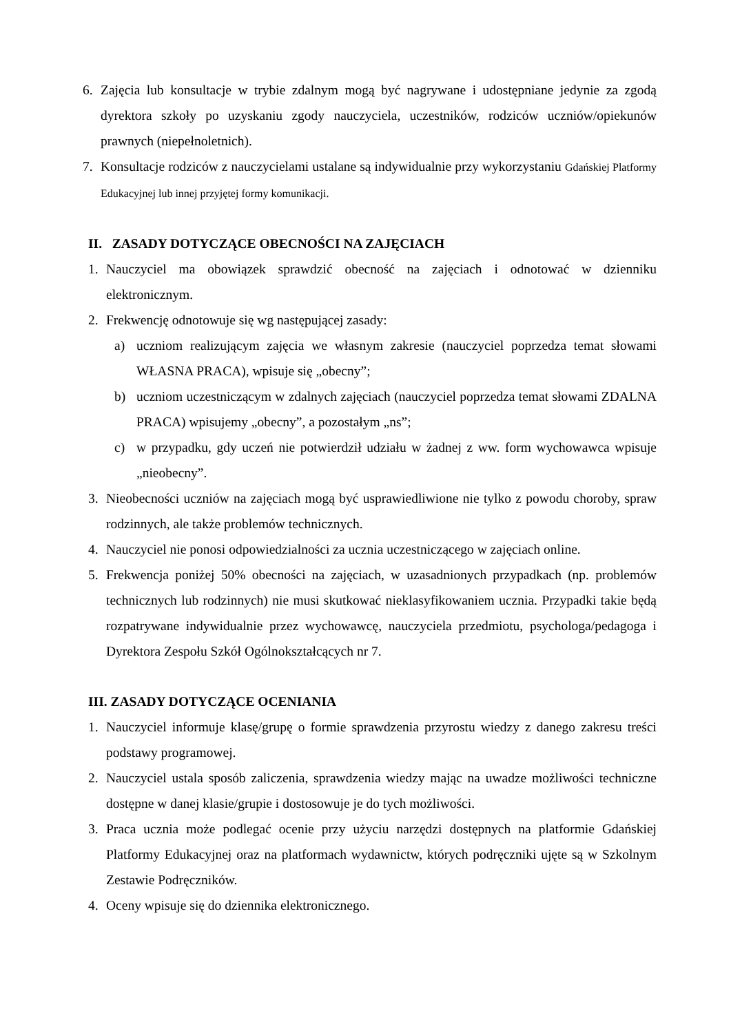6. Zajęcia lub konsultacje w trybie zdalnym mogą być nagrywane i udostępniane jedynie za zgodą dyrektora szkoły po uzyskaniu zgody nauczyciela, uczestników, rodziców uczniów/opiekunów prawnych (niepełnoletnich).
7. Konsultacje rodziców z nauczycielami ustalane są indywidualnie przy wykorzystaniu Gdańskiej Platformy Edukacyjnej lub innej przyjętej formy komunikacji.
II. ZASADY DOTYCZĄCE OBECNOŚCI NA ZAJĘCIACH
1. Nauczyciel ma obowiązek sprawdzić obecność na zajęciach i odnotować w dzienniku elektronicznym.
2. Frekwencję odnotowuje się wg następującej zasady:
a) uczniom realizującym zajęcia we własnym zakresie (nauczyciel poprzedza temat słowami WŁASNA PRACA), wpisuje się „obecny”;
b) uczniom uczestniczącym w zdalnych zajęciach (nauczyciel poprzedza temat słowami ZDALNA PRACA) wpisujemy „obecny”, a pozostałym „ns”;
c) w przypadku, gdy uczeń nie potwierdził udziału w żadnej z ww. form wychowawca wpisuje „nieobecny”.
3. Nieobecności uczniów na zajęciach mogą być usprawiedliwione nie tylko z powodu choroby, spraw rodzinnych, ale także problemów technicznych.
4. Nauczyciel nie ponosi odpowiedzialności za ucznia uczestniczącego w zajęciach online.
5. Frekwencja poniżej 50% obecności na zajęciach, w uzasadnionych przypadkach (np. problemów technicznych lub rodzinnych) nie musi skutkować nieklasyfikowaniem ucznia. Przypadki takie będą rozpatrywane indywidualnie przez wychowawcę, nauczyciela przedmiotu, psychologa/pedagoga i Dyrektora Zespołu Szkół Ogólnokształcących nr 7.
III. ZASADY DOTYCZĄCE OCENIANIA
1. Nauczyciel informuje klasę/grupę o formie sprawdzenia przyrostu wiedzy z danego zakresu treści podstawy programowej.
2. Nauczyciel ustala sposób zaliczenia, sprawdzenia wiedzy mając na uwadze możliwości techniczne dostępne w danej klasie/grupie i dostosowuje je do tych możliwości.
3. Praca ucznia może podlegać ocenie przy użyciu narzędzi dostępnych na platformie Gdańskiej Platformy Edukacyjnej oraz na platformach wydawnictw, których podręczniki ujęte są w Szkolnym Zestawie Podręczników.
4. Oceny wpisuje się do dziennika elektronicznego.